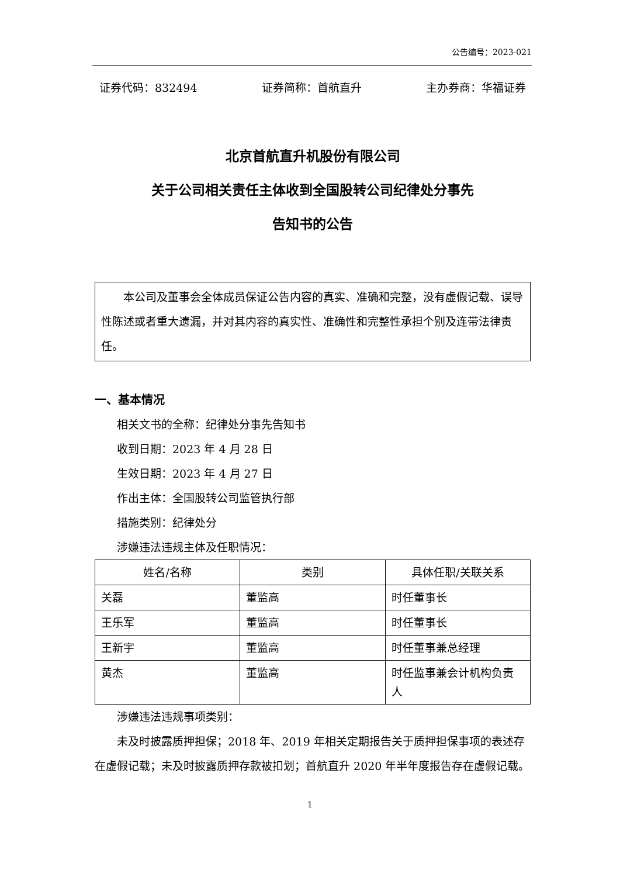公告编号：2023-021
证券代码：832494 证券简称：首航直升 主办券商：华福证券
北京首航直升机股份有限公司
关于公司相关责任主体收到全国股转公司纪律处分事先
告知书的公告
本公司及董事会全体成员保证公告内容的真实、准确和完整，没有虚假记载、误导性陈述或者重大遗漏，并对其内容的真实性、准确性和完整性承担个别及连带法律责任。
一、基本情况
相关文书的全称：纪律处分事先告知书
收到日期：2023 年 4 月 28 日
生效日期：2023 年 4 月 27 日
作出主体：全国股转公司监管执行部
措施类别：纪律处分
涉嫌违法违规主体及任职情况：
| 姓名/名称 | 类别 | 具体任职/关联关系 |
| --- | --- | --- |
| 关磊 | 董监高 | 时任董事长 |
| 王乐军 | 董监高 | 时任董事长 |
| 王新宇 | 董监高 | 时任董事兼总经理 |
| 黄杰 | 董监高 | 时任监事兼会计机构负责人 |
涉嫌违法违规事项类别：
未及时披露质押担保；2018 年、2019 年相关定期报告关于质押担保事项的表述存在虚假记载；未及时披露质押存款被扣划；首航直升 2020 年半年度报告存在虚假记载。
1